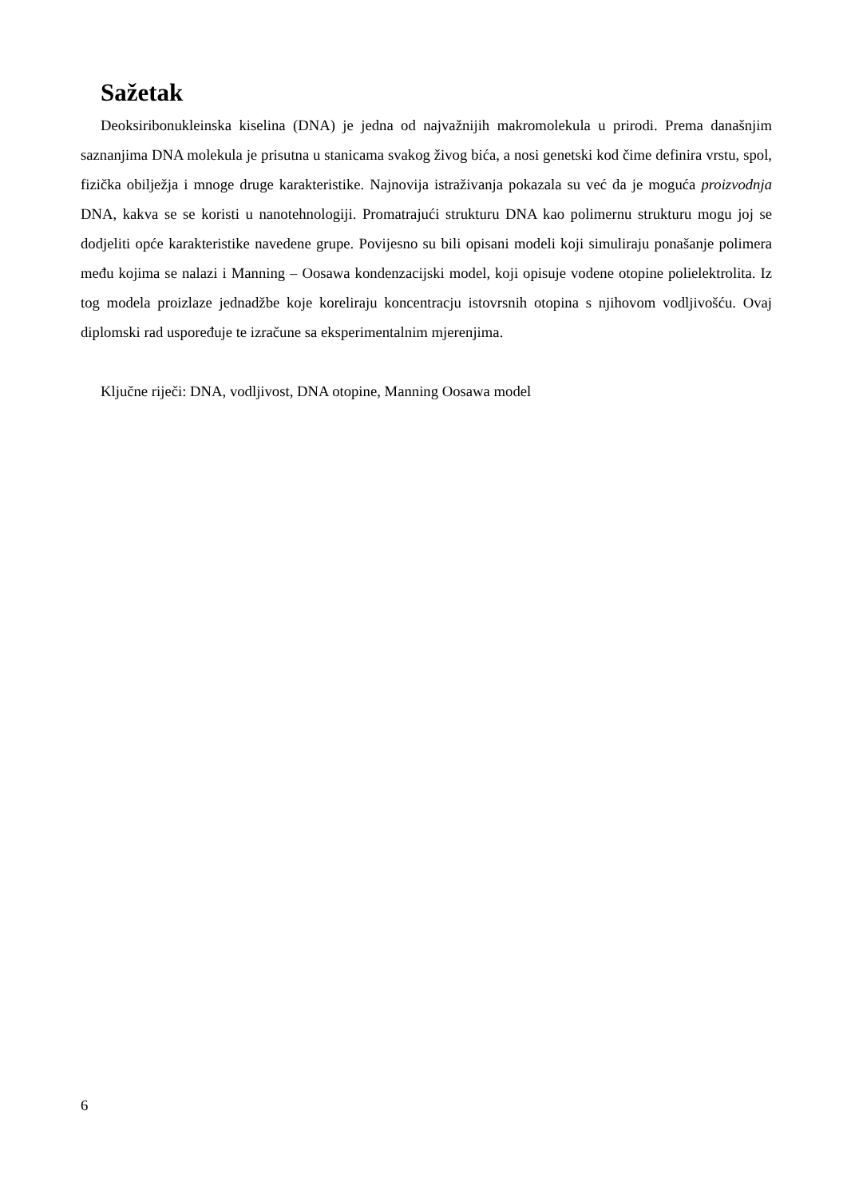Sažetak
Deoksiribonukleinska kiselina (DNA) je jedna od najvažnijih makromolekula u prirodi. Prema današnjim saznanjima DNA molekula je prisutna u stanicama svakog živog bića, a nosi genetski kod čime definira vrstu, spol, fizička obilježja i mnoge druge karakteristike. Najnovija istraživanja pokazala su već da je moguća proizvodnja DNA, kakva se se koristi u nanotehnologiji. Promatrajući strukturu DNA kao polimernu strukturu mogu joj se dodjeliti opće karakteristike navedene grupe. Povijesno su bili opisani modeli koji simuliraju ponašanje polimera među kojima se nalazi i Manning – Oosawa kondenzacijski model, koji opisuje vodene otopine polielektrolita. Iz tog modela proizlaze jednadžbe koje koreliraju koncentracju istovrsnih otopina s njihovom vodljivošću. Ovaj diplomski rad uspoređuje te izračune sa eksperimentalnim mjerenjima.
Ključne riječi: DNA, vodljivost, DNA otopine, Manning Oosawa model
6